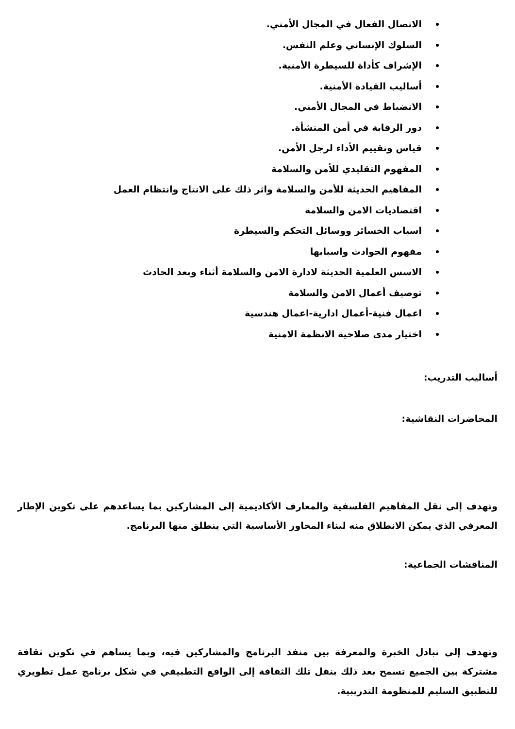الاتصال الفعال في المجال الأمني.
السلوك الإنساني وعلم النفس.
الإشراف كأداة للسيطرة الأمنية.
أساليب القيادة الأمنية.
الانضباط في المجال الأمني.
دور الرقابة في أمن المنشأة.
قياس وتقييم الأداء لرجل الأمن.
المفهوم التقليدي للأمن والسلامة
المفاهيم الحديثة للأمن والسلامة واثر ذلك على الانتاج وانتظام العمل
اقتصاديات الامن والسلامة
اسباب الخسائر ووسائل التحكم والسيطرة
مفهوم الحوادث واسبابها
الاسس العلمية الحديثة لادارة الامن والسلامة أثناء وبعد الحادث
توصيف أعمال الامن والسلامة
اعمال فنية-أعمال ادارية-اعمال هندسية
اختيار مدى صلاحية الانظمة الامنية
أساليب التدريب:
المحاضرات النقاشية:
وتهدف إلى نقل المفاهيم الفلسفية والمعارف الأكاديمية إلى المشاركين بما يساعدهم على تكوين الإطار المعرفي الذي يمكن الانطلاق منه لبناء المحاور الأساسية التي ينطلق منها البرنامج.
المناقشات الجماعية:
وتهدف إلى تبادل الخبرة والمعرفة بين منفذ البرنامج والمشاركين فيه، وبما يساهم في تكوين ثقافة مشتركة بين الجميع تسمح بعد ذلك بنقل تلك الثقافة إلى الواقع التطبيقي في شكل برنامج عمل تطويري للتطبيق السليم للمنظومة التدريبية.